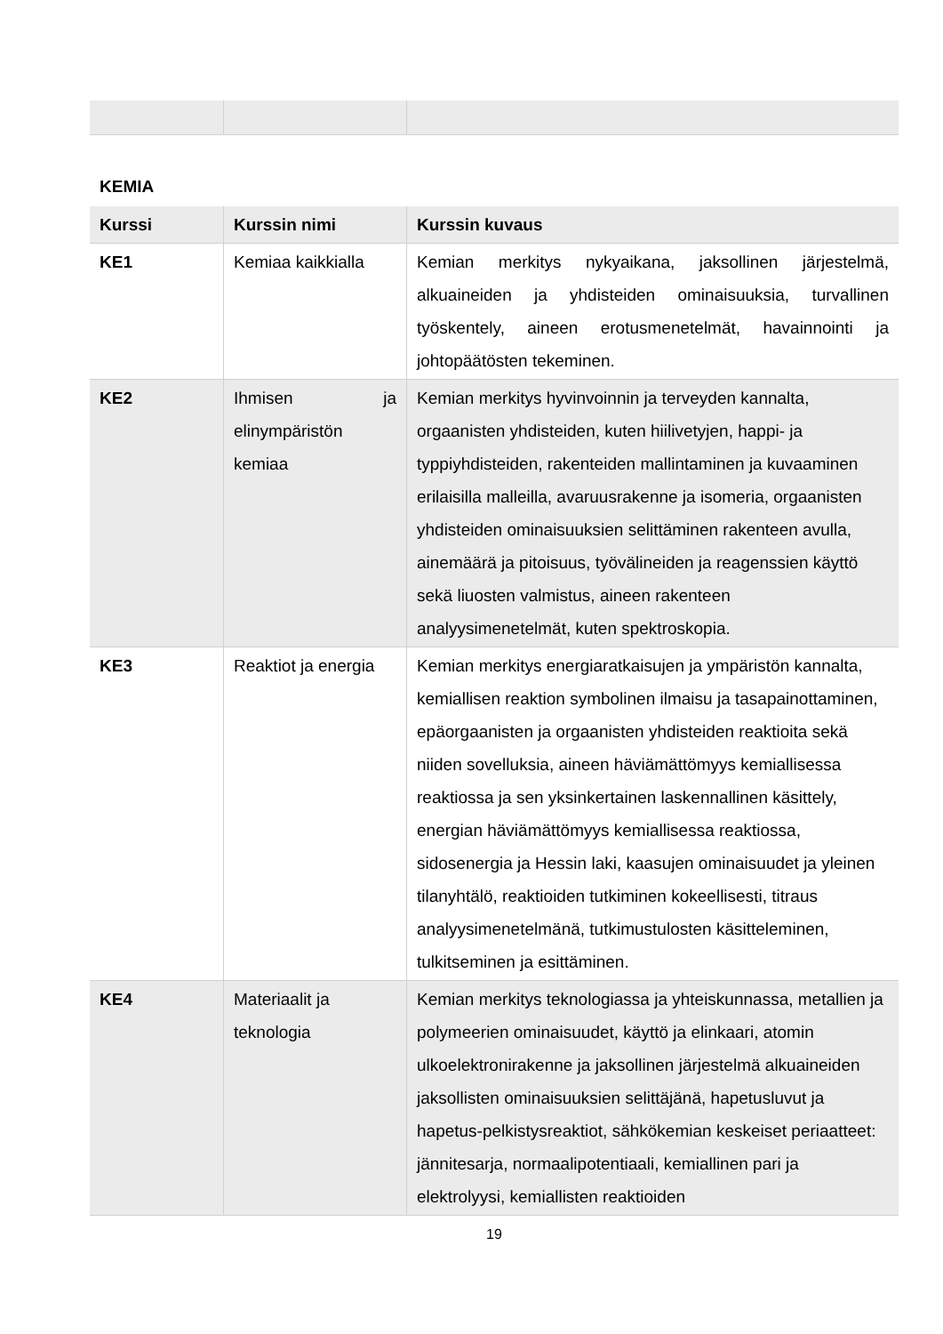KEMIA
| Kurssi | Kurssin nimi | Kurssin kuvaus |
| --- | --- | --- |
| KE1 | Kemiaa kaikkialla | Kemian merkitys nykyaikana, jaksollinen järjestelmä, alkuaineiden ja yhdisteiden ominaisuuksia, turvallinen työskentely, aineen erotusmenetelmät, havainnointi ja johtopäätösten tekeminen. |
| KE2 | Ihmisen ja elinympäristön kemiaa | Kemian merkitys hyvinvoinnin ja terveyden kannalta, orgaanisten yhdisteiden, kuten hiilivetyjen, happi- ja typpiyhdisteiden, rakenteiden mallintaminen ja kuvaaminen erilaisilla malleilla, avaruusrakenne ja isomeria, orgaanisten yhdisteiden ominaisuuksien selittäminen rakenteen avulla, ainemäärä ja pitoisuus, työvälineiden ja reagenssien käyttö sekä liuosten valmistus, aineen rakenteen analyysimenetelmät, kuten spektroskopia. |
| KE3 | Reaktiot ja energia | Kemian merkitys energiaratkaisujen ja ympäristön kannalta, kemiallisen reaktion symbolinen ilmaisu ja tasapainottaminen, epäorgaanisten ja orgaanisten yhdisteiden reaktioita sekä niiden sovelluksia, aineen häviämättömyys kemiallisessa reaktiossa ja sen yksinkertainen laskennallinen käsittely, energian häviämättömyys kemiallisessa reaktiossa, sidosenergia ja Hessin laki, kaasujen ominaisuudet ja yleinen tilanyhtälö, reaktioiden tutkiminen kokeellisesti, titraus analyysimenetelmänä, tutkimustulosten käsitteleminen, tulkitseminen ja esittäminen. |
| KE4 | Materiaalit ja teknologia | Kemian merkitys teknologiassa ja yhteiskunnassa, metallien ja polymeerien ominaisuudet, käyttö ja elinkaari, atomin ulkoelektronirakenne ja jaksollinen järjestelmä alkuaineiden jaksollisten ominaisuuksien selittäjänä, hapetusluvut ja hapetus-pelkistysreaktiot, sähkökemian keskeiset periaatteet: jännitesarja, normaalipotentiaali, kemiallinen pari ja elektrolyysi, kemiallisten reaktioiden |
19